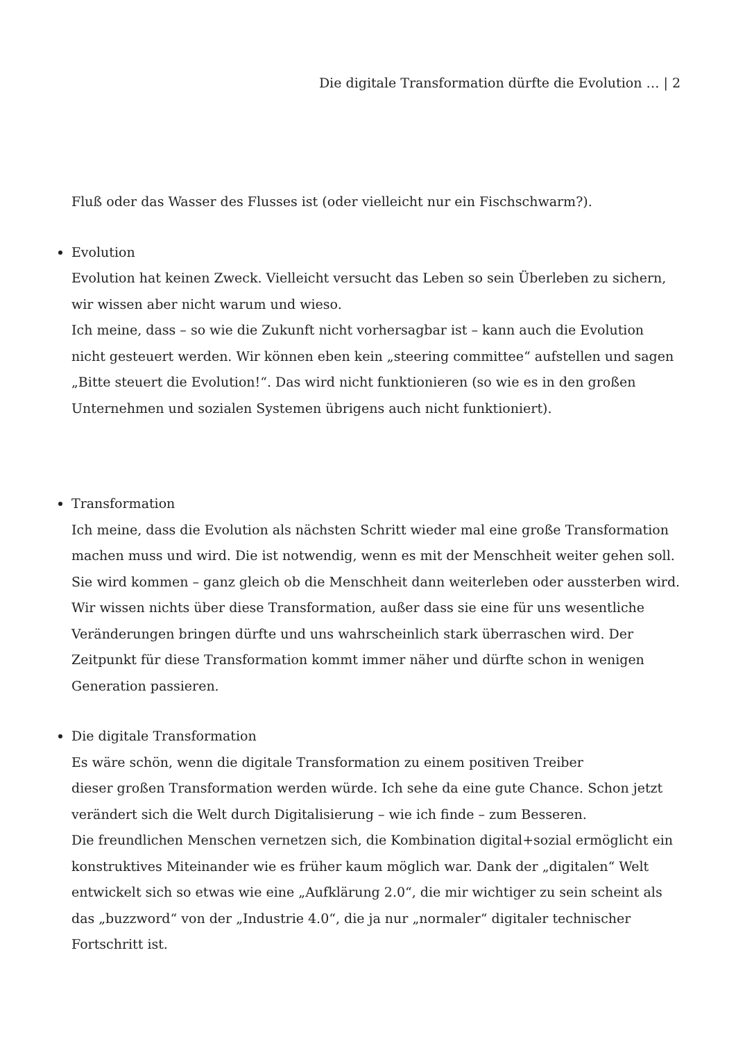Die digitale Transformation dürfte die Evolution … | 2
Fluß oder das Wasser des Flusses ist (oder vielleicht nur ein Fischschwarm?).
Evolution
Evolution hat keinen Zweck. Vielleicht versucht das Leben so sein Überleben zu sichern, wir wissen aber nicht warum und wieso.
Ich meine, dass – so wie die Zukunft nicht vorhersagbar ist – kann auch die Evolution nicht gesteuert werden. Wir können eben kein „steering committee“ aufstellen und sagen „Bitte steuert die Evolution!“. Das wird nicht funktionieren (so wie es in den großen Unternehmen und sozialen Systemen übrigens auch nicht funktioniert).
Transformation
Ich meine, dass die Evolution als nächsten Schritt wieder mal eine große Transformation machen muss und wird. Die ist notwendig, wenn es mit der Menschheit weiter gehen soll. Sie wird kommen – ganz gleich ob die Menschheit dann weiterleben oder aussterben wird. Wir wissen nichts über diese Transformation, außer dass sie eine für uns wesentliche Veränderungen bringen dürfte und uns wahrscheinlich stark überraschen wird. Der Zeitpunkt für diese Transformation kommt immer näher und dürfte schon in wenigen Generation passieren.
Die digitale Transformation
Es wäre schön, wenn die digitale Transformation zu einem positiven Treiber
dieser großen Transformation werden würde. Ich sehe da eine gute Chance. Schon jetzt verändert sich die Welt durch Digitalisierung – wie ich finde – zum Besseren.
Die freundlichen Menschen vernetzen sich, die Kombination digital+sozial ermöglicht ein konstruktives Miteinander wie es früher kaum möglich war. Dank der „digitalen“ Welt entwickelt sich so etwas wie eine „Aufklärung 2.0“, die mir wichtiger zu sein scheint als das „buzzword“ von der „Industrie 4.0“, die ja nur „normaler“ digitaler technischer Fortschritt ist.